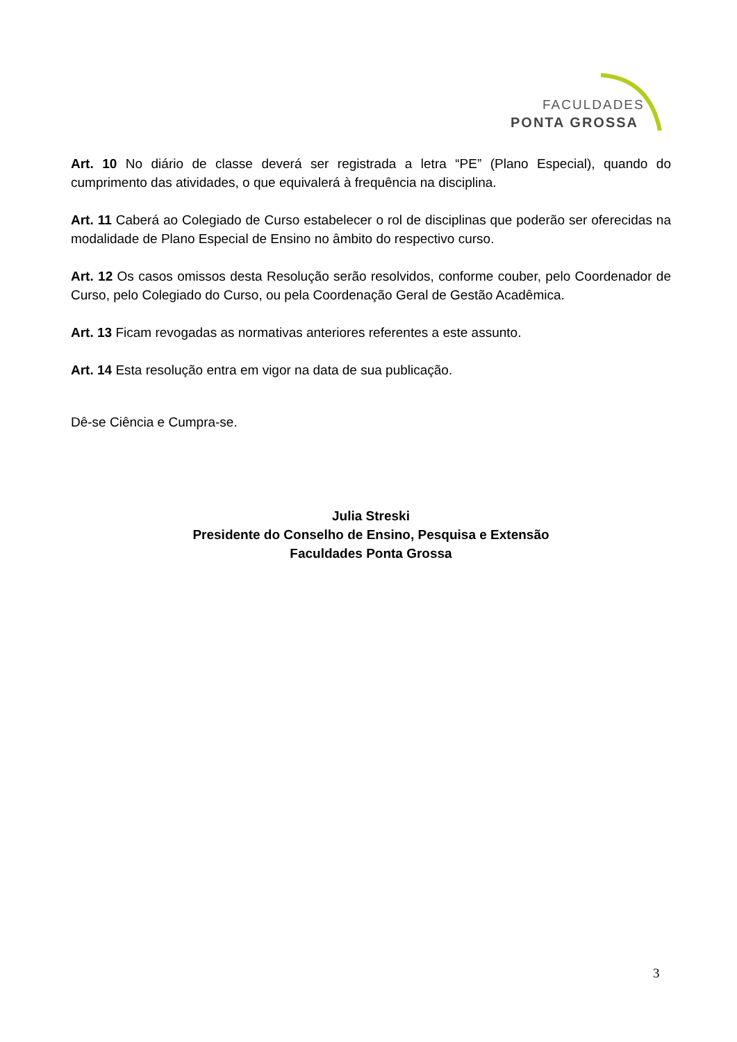FACULDADES
PONTA GROSSA
Art. 10 No diário de classe deverá ser registrada a letra “PE” (Plano Especial), quando do cumprimento das atividades, o que equivalerá à frequência na disciplina.
Art. 11 Caberá ao Colegiado de Curso estabelecer o rol de disciplinas que poderão ser oferecidas na modalidade de Plano Especial de Ensino no âmbito do respectivo curso.
Art. 12 Os casos omissos desta Resolução serão resolvidos, conforme couber, pelo Coordenador de Curso, pelo Colegiado do Curso, ou pela Coordenação Geral de Gestão Acadêmica.
Art. 13 Ficam revogadas as normativas anteriores referentes a este assunto.
Art. 14 Esta resolução entra em vigor na data de sua publicação.
Dê-se Ciência e Cumpra-se.
Julia Streski
Presidente do Conselho de Ensino, Pesquisa e Extensão
Faculdades Ponta Grossa
3